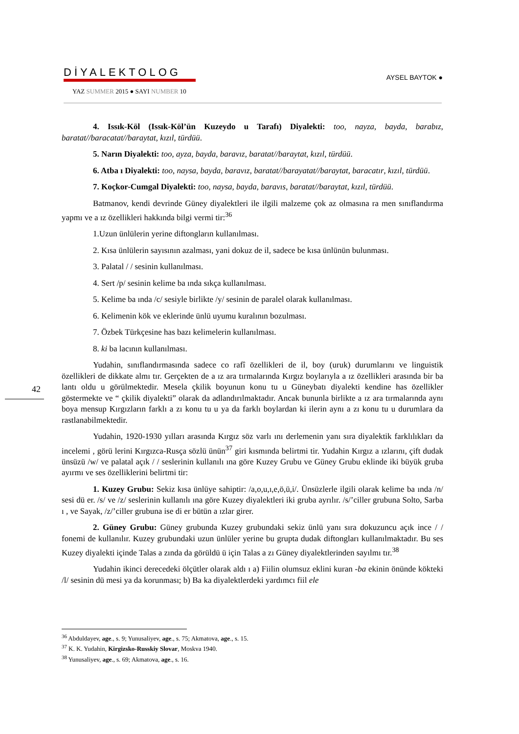DİYALEKTOLOG
YAZ SUMMER 2015 ● SAYI NUMBER 10
AYSEL BAYTOK ●
42
4. Issık-Köl (Issık-Köl’ün Kuzeydo u Tarafı) Diyalekti: too, nayza, bayda, barabız, baratat//baracatat//baraytat, kızıl, türdüü.
5. Narın Diyalekti: too, ayza, bayda, baravız, baratat//baraytat, kızıl, türdüü.
6. Atba ı Diyalekti: too, naysa, bayda, baravız, baratat//barayatat//baraytat, baracatır, kızıl, türdüü.
7. Koçkor-Cumgal Diyalekti: too, naysa, bayda, baravıs, baratat//baraytat, kızıl, türdüü.
Batmanov, kendi devrinde Güney diyalektleri ile ilgili malzeme çok az olmasına ra men sınıflandırma yapmı ve a ız özellikleri hakkında bilgi vermi tir:<sup>36</sup>
1.Uzun ünlülerin yerine diftongların kullanılması.
2. Kısa ünlülerin sayısının azalması, yani dokuz de il, sadece be kısa ünlünün bulunması.
3. Palatal / / sesinin kullanılması.
4. Sert /p/ sesinin kelime ba ında sıkça kullanılması.
5. Kelime ba ında /c/ sesiyle birlikte /y/ sesinin de paralel olarak kullanılması.
6. Kelimenin kök ve eklerinde ünlü uyumu kuralının bozulması.
7. Özbek Türkçesine has bazı kelimelerin kullanılması.
8. ki ba lacının kullanılması.
Yudahin, sınıflandırmasında sadece co rafî özellikleri de il, boy (uruk) durumlarını ve linguistik özellikleri de dikkate almı tır. Gerçekten de a ız ara tırmalarında Kırgız boylarıyla a ız özellikleri arasında bir ba lantı oldu u görülmektedir. Mesela çkilik boyunun konu tu u Güneybatı diyalekti kendine has özellikler göstermekte ve “ çkilik diyalekti” olarak da adlandırılmaktadır. Ancak bununla birlikte a ız ara tırmalarında aynı boya mensup Kırgızların farklı a zı konu tu u ya da farklı boylardan ki ilerin aynı a zı konu tu u durumlara da rastlanabilmektedir.
Yudahin, 1920-1930 yılları arasında Kırgız söz varlı ını derlemenin yanı sıra diyalektik farklılıkları da incelemi , görü lerini Kırgızca-Rusça sözlü ünün<sup>37</sup> giri kısmında belirtmi tir. Yudahin Kırgız a ızlarını, çift dudak ünsüzü /w/ ve palatal açık / / seslerinin kullanılı ına göre Kuzey Grubu ve Güney Grubu eklinde iki büyük gruba ayırmı ve ses özelliklerini belirtmi tir:
1. Kuzey Grubu: Sekiz kısa ünlüye sahiptir: /a,o,u,ı,e,ö,ü,i/. Ünsüzlerle ilgili olarak kelime ba ında /n/ sesi dü er. /s/ ve /z/ seslerinin kullanılı ına göre Kuzey diyalektleri iki gruba ayrılır. /s/’ciller grubuna Solto, Sarba ı , ve Sayak, /z/’ciller grubuna ise di er bütün a ızlar girer.
2. Güney Grubu: Güney grubunda Kuzey grubundaki sekiz ünlü yanı sıra dokuzuncu açık ince / / fonemi de kullanılır. Kuzey grubundaki uzun ünlüler yerine bu grupta dudak diftongları kullanılmaktadır. Bu ses Kuzey diyalekti içinde Talas a zında da görüldü ü için Talas a zı Güney diyalektlerinden sayılmı tır.<sup>38</sup>
Yudahin ikinci derecedeki ölçütler olarak aldı ı a) Fiilin olumsuz eklini kuran -ba ekinin önünde kökteki /l/ sesinin dü mesi ya da korunması; b) Ba ka diyalektlerdeki yardımcı fiil ele
<sup>36</sup> Abduldayev, age., s. 9; Yunusaliyev, age., s. 75; Akmatova, age., s. 15.
<sup>37</sup> K. K. Yudahin, Kirgizsko-Russkiy Slovar, Moskva 1940.
<sup>38</sup> Yunusaliyev, age., s. 69; Akmatova, age., s. 16.